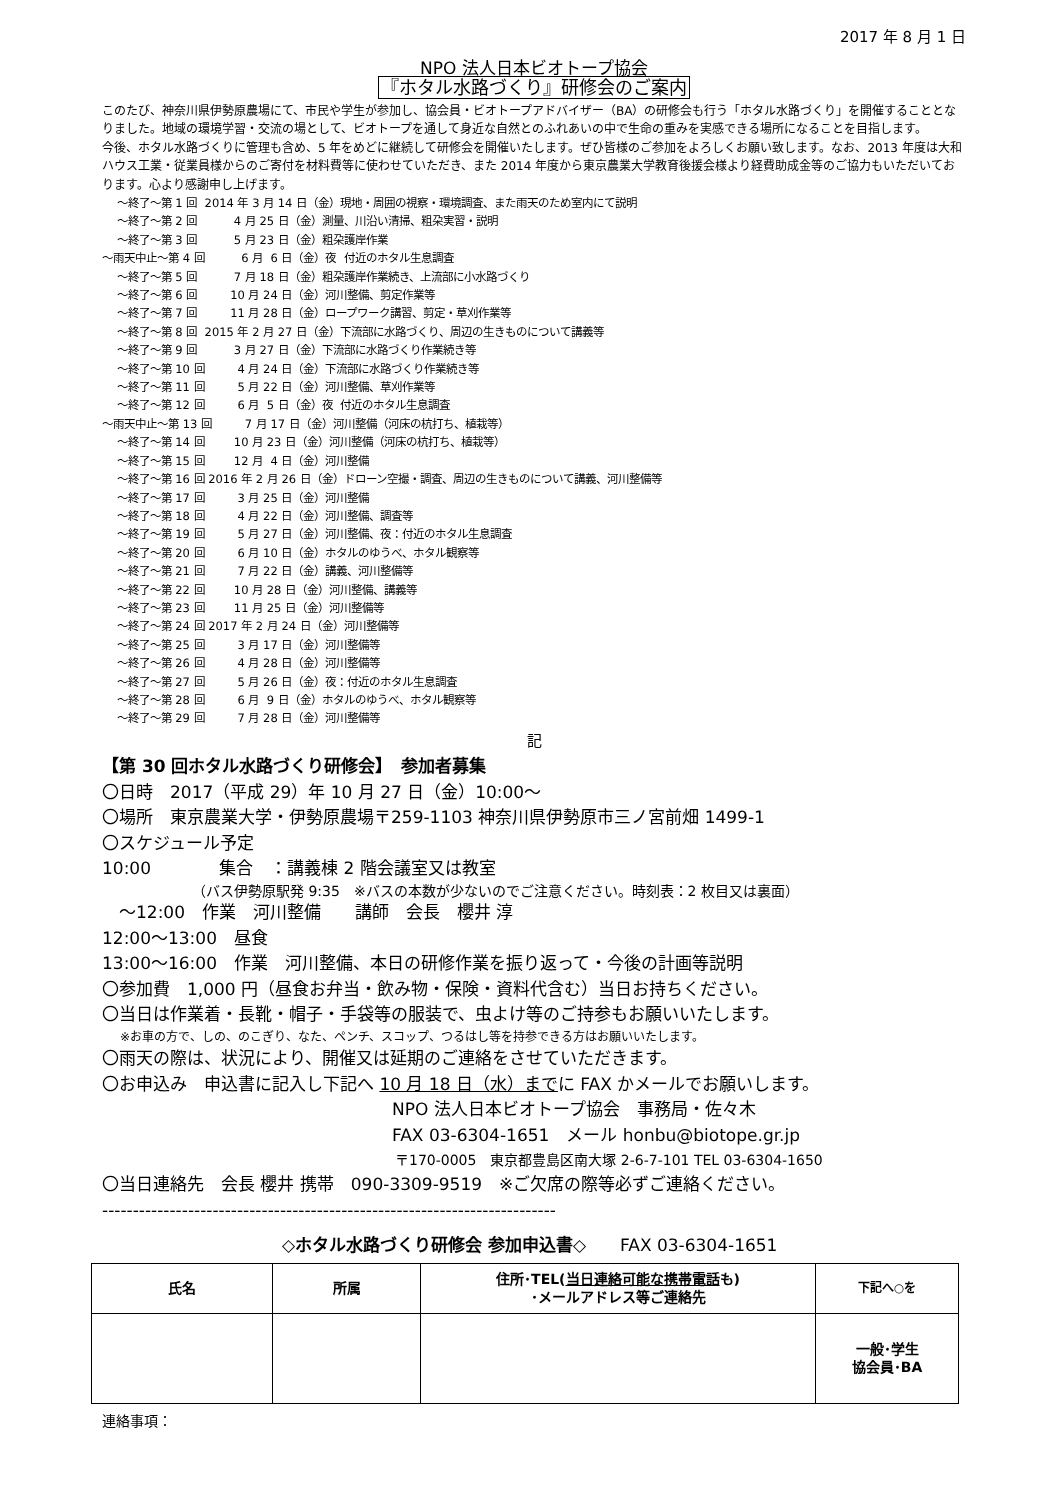2017 年 8 月 1 日
NPO 法人日本ビオトープ協会
『ホタル水路づくり』研修会のご案内
このたび、神奈川県伊勢原農場にて、市民や学生が参加し、協会員・ビオトープアドバイザー（BA）の研修会も行う「ホタル水路づくり」を開催することとなりました。地域の環境学習・交流の場として、ビオトープを通して身近な自然とのふれあいの中で生命の重みを実感できる場所になることを目指します。
今後、ホタル水路づくりに管理も含め、5 年をめどに継続して研修会を開催いたします。ぜひ皆様のご参加をよろしくお願い致します。なお、2013 年度は大和ハウス工業・従業員様からのご寄付を材料費等に使わせていただき、また 2014 年度から東京農業大学教育後援会様より経費助成金等のご協力もいただいております。心より感謝申し上げます。
～終了～第 1 回 2014 年 3 月 14 日（金）現地・周囲の視察・環境調査、また雨天のため室内にて説明
～終了～第 2 回 4 月 25 日（金）測量、川沿い清掃、粗朶実習・説明
～終了～第 3 回 5 月 23 日（金）粗朶護岸作業
～雨天中止～第 4 回 6 月 6 日（金）夜 付近のホタル生息調査
～終了～第 5 回 7 月 18 日（金）粗朶護岸作業続き、上流部に小水路づくり
～終了～第 6 回 10 月 24 日（金）河川整備、剪定作業等
～終了～第 7 回 11 月 28 日（金）ロープワーク講習、剪定・草刈作業等
～終了～第 8 回 2015 年 2 月 27 日（金）下流部に水路づくり、周辺の生きものについて講義等
～終了～第 9 回 3 月 27 日（金）下流部に水路づくり作業続き等
～終了～第 10 回 4 月 24 日（金）下流部に水路づくり作業続き等
～終了～第 11 回 5 月 22 日（金）河川整備、草刈作業等
～終了～第 12 回 6 月 5 日（金）夜 付近のホタル生息調査
～雨天中止～第 13 回 7 月 17 日（金）河川整備（河床の杭打ち、植栽等）
～終了～第 14 回 10 月 23 日（金）河川整備（河床の杭打ち、植栽等）
～終了～第 15 回 12 月 4 日（金）河川整備
～終了～第 16 回 2016 年 2 月 26 日（金）ドローン空撮・調査、周辺の生きものについて講義、河川整備等
～終了～第 17 回 3 月 25 日（金）河川整備
～終了～第 18 回 4 月 22 日（金）河川整備、調査等
～終了～第 19 回 5 月 27 日（金）河川整備、夜：付近のホタル生息調査
～終了～第 20 回 6 月 10 日（金）ホタルのゆうべ、ホタル観察等
～終了～第 21 回 7 月 22 日（金）講義、河川整備等
～終了～第 22 回 10 月 28 日（金）河川整備、講義等
～終了～第 23 回 11 月 25 日（金）河川整備等
～終了～第 24 回 2017 年 2 月 24 日（金）河川整備等
～終了～第 25 回 3 月 17 日（金）河川整備等
～終了～第 26 回 4 月 28 日（金）河川整備等
～終了～第 27 回 5 月 26 日（金）夜：付近のホタル生息調査
～終了～第 28 回 6 月 9 日（金）ホタルのゆうべ、ホタル観察等
～終了～第 29 回 7 月 28 日（金）河川整備等
記
【第 30 回ホタル水路づくり研修会】　参加者募集
〇日時　2017（平成 29）年 10 月 27 日（金）10:00～
〇場所　東京農業大学・伊勢原農場〒259-1103 神奈川県伊勢原市三ノ宮前畑 1499-1
〇スケジュール予定
10:00　　　　集合　：講義棟 2 階会議室又は教室
（バス伊勢原駅発 9:35　※バスの本数が少ないのでご注意ください。時刻表：2 枚目又は裏面）
　～12:00　作業　河川整備　　講師　会長　櫻井 淳
12:00～13:00　昼食
13:00～16:00　作業　河川整備、本日の研修作業を振り返って・今後の計画等説明
〇参加費　1,000 円（昼食お弁当・飲み物・保険・資料代含む）当日お持ちください。
〇当日は作業着・長靴・帽子・手袋等の服装で、虫よけ等のご持参もお願いいたします。
※お車の方で、しの、のこぎり、なた、ペンチ、スコップ、つるはし等を持参できる方はお願いいたします。
〇雨天の際は、状況により、開催又は延期のご連絡をさせていただきます。
〇お申込み　申込書に記入し下記へ 10 月 18 日（水）までに FAX かメールでお願いします。
NPO 法人日本ビオトープ協会　事務局・佐々木
FAX 03-6304-1651　メール honbu@biotope.gr.jp
〒170-0005　東京都豊島区南大塚 2-6-7-101 TEL 03-6304-1650
〇当日連絡先　会長 櫻井 携帯　090-3309-9519　※ご欠席の際等必ずご連絡ください。
--------------------------------------------------------------------------
◇ホタル水路づくり研修会 参加申込書◇　　FAX 03-6304-1651
| 氏名 | 所属 | 住所･TEL( 当日連絡可能な携帯電話 も) ･メールアドレス等ご連絡先 | 下記へ○を |
| --- | --- | --- | --- |
| | | | 一般･学生 協会員･BA |
連絡事項：